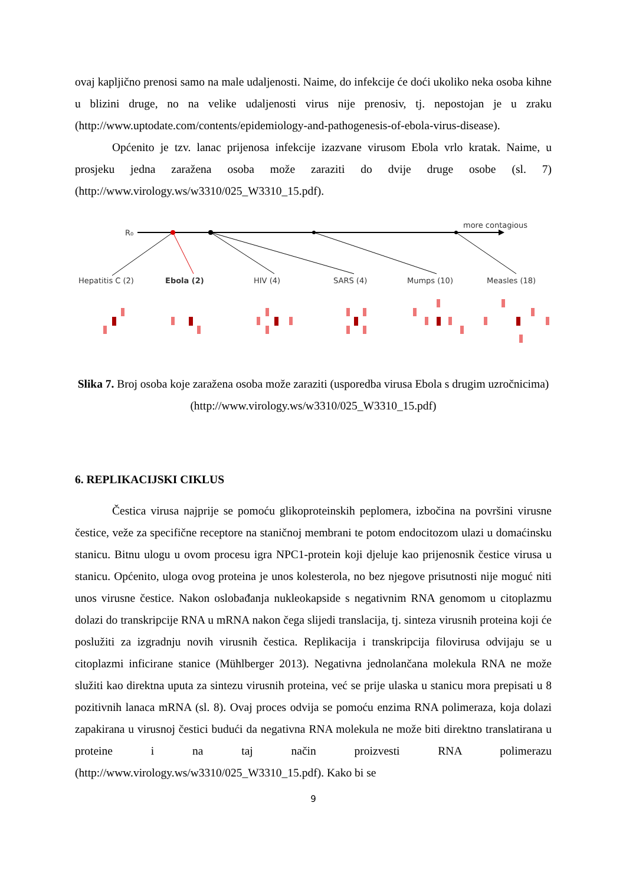ovaj kapljično prenosi samo na male udaljenosti. Naime, do infekcije će doći ukoliko neka osoba kihne u blizini druge, no na velike udaljenosti virus nije prenosiv, tj. nepostojan je u zraku (http://www.uptodate.com/contents/epidemiology-and-pathogenesis-of-ebola-virus-disease).
Općenito je tzv. lanac prijenosa infekcije izazvane virusom Ebola vrlo kratak. Naime, u prosjeku jedna zaražena osoba može zaraziti do dvije druge osobe (sl. 7) (http://www.virology.ws/w3310/025_W3310_15.pdf).
R₀
more contagious
Hepatitis C (2)
Ebola (2)
HIV (4)
SARS (4)
Mumps (10)
Measles (18)
Slika 7. Broj osoba koje zaražena osoba može zaraziti (usporedba virusa Ebola s drugim uzročnicima)
(http://www.virology.ws/w3310/025_W3310_15.pdf)
6. REPLIKACIJSKI CIKLUS
Čestica virusa najprije se pomoću glikoproteinskih peplomera, izbočina na površini virusne čestice, veže za specifične receptore na staničnoj membrani te potom endocitozom ulazi u domaćinsku stanicu. Bitnu ulogu u ovom procesu igra NPC1-protein koji djeluje kao prijenosnik čestice virusa u stanicu. Općenito, uloga ovog proteina je unos kolesterola, no bez njegove prisutnosti nije moguć niti unos virusne čestice. Nakon oslobađanja nukleokapside s negativnim RNA genomom u citoplazmu dolazi do transkripcije RNA u mRNA nakon čega slijedi translacija, tj. sinteza virusnih proteina koji će poslužiti za izgradnju novih virusnih čestica. Replikacija i transkripcija filovirusa odvijaju se u citoplazmi inficirane stanice (Mühlberger 2013). Negativna jednolančana molekula RNA ne može služiti kao direktna uputa za sintezu virusnih proteina, već se prije ulaska u stanicu mora prepisati u 8 pozitivnih lanaca mRNA (sl. 8). Ovaj proces odvija se pomoću enzima RNA polimeraza, koja dolazi zapakirana u virusnoj čestici budući da negativna RNA molekula ne može biti direktno translatirana u proteine i na taj način proizvesti RNA polimerazu (http://www.virology.ws/w3310/025_W3310_15.pdf). Kako bi se
9